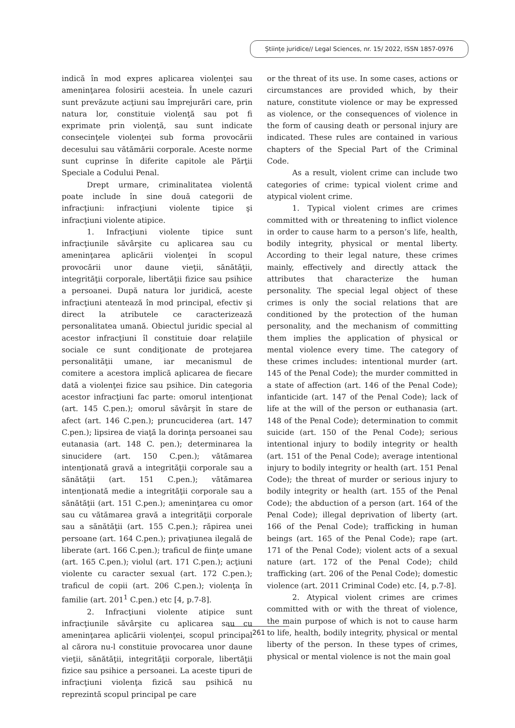Științe juridice// Legal Sciences, nr. 15/ 2022, ISSN 1857-0976
indică în mod expres aplicarea violenţei sau ameninţarea folosirii acesteia. În unele cazuri sunt prevăzute acţiuni sau împrejurări care, prin natura lor, constituie violenţă sau pot fi exprimate prin violenţă, sau sunt indicate consecinţele violenţei sub forma provocării decesului sau vătămării corporale. Aceste norme sunt cuprinse în diferite capitole ale Părţii Speciale a Codului Penal.
Drept urmare, criminalitatea violentă poate include în sine două categorii de infracţiuni: infracţiuni violente tipice şi infracţiuni violente atipice.
1. Infracţiuni violente tipice sunt infracţiunile săvârşite cu aplicarea sau cu ameninţarea aplicării violenţei în scopul provocării unor daune vieţii, sănătăţii, integrităţii corporale, libertăţii fizice sau psihice a persoanei. După natura lor juridică, aceste infracţiuni atentează în mod principal, efectiv şi direct la atributele ce caracterizează personalitatea umană. Obiectul juridic special al acestor infracţiuni îl constituie doar relaţiile sociale ce sunt condiţionate de protejarea personalităţii umane, iar mecanismul de comitere a acestora implică aplicarea de fiecare dată a violenţei fizice sau psihice. Din categoria acestor infracţiuni fac parte: omorul intenţionat (art. 145 C.pen.); omorul săvârşit în stare de afect (art. 146 C.pen.); pruncuciderea (art. 147 C.pen.); lipsirea de viaţă la dorinţa persoanei sau eutanasia (art. 148 C. pen.); determinarea la sinucidere (art. 150 C.pen.); vătămarea intenţionată gravă a integrităţii corporale sau a sănătăţii (art. 151 C.pen.); vătămarea intenţionată medie a integrităţii corporale sau a sănătăţii (art. 151 C.pen.); ameninţarea cu omor sau cu vătămarea gravă a integrităţii corporale sau a sănătăţii (art. 155 C.pen.); răpirea unei persoane (art. 164 C.pen.); privaţiunea ilegală de liberate (art. 166 C.pen.); traficul de fiinţe umane (art. 165 C.pen.); violul (art. 171 C.pen.); acţiuni violente cu caracter sexual (art. 172 C.pen.); traficul de copii (art. 206 C.pen.); violenţa în familie (art. 201<sup>1</sup> C.pen.) etc [4, p.7-8].
2. Infracţiuni violente atipice sunt infracţiunile săvârşite cu aplicarea sau cu ameninţarea aplicării violenţei, scopul principal al cărora nu-l constituie provocarea unor daune vieţii, sănătăţii, integrităţii corporale, libertăţii fizice sau psihice a persoanei. La aceste tipuri de infracţiuni violenţa fizică sau psihică nu reprezintă scopul principal pe care
or the threat of its use. In some cases, actions or circumstances are provided which, by their nature, constitute violence or may be expressed as violence, or the consequences of violence in the form of causing death or personal injury are indicated. These rules are contained in various chapters of the Special Part of the Criminal Code.
As a result, violent crime can include two categories of crime: typical violent crime and atypical violent crime.
1. Typical violent crimes are crimes committed with or threatening to inflict violence in order to cause harm to a person’s life, health, bodily integrity, physical or mental liberty. According to their legal nature, these crimes mainly, effectively and directly attack the attributes that characterize the human personality. The special legal object of these crimes is only the social relations that are conditioned by the protection of the human personality, and the mechanism of committing them implies the application of physical or mental violence every time. The category of these crimes includes: intentional murder (art. 145 of the Penal Code); the murder committed in a state of affection (art. 146 of the Penal Code); infanticide (art. 147 of the Penal Code); lack of life at the will of the person or euthanasia (art. 148 of the Penal Code); determination to commit suicide (art. 150 of the Penal Code); serious intentional injury to bodily integrity or health (art. 151 of the Penal Code); average intentional injury to bodily integrity or health (art. 151 Penal Code); the threat of murder or serious injury to bodily integrity or health (art. 155 of the Penal Code); the abduction of a person (art. 164 of the Penal Code); illegal deprivation of liberty (art. 166 of the Penal Code); trafficking in human beings (art. 165 of the Penal Code); rape (art. 171 of the Penal Code); violent acts of a sexual nature (art. 172 of the Penal Code); child trafficking (art. 206 of the Penal Code); domestic violence (art. 2011 Criminal Code) etc. [4, p.7-8].
2. Atypical violent crimes are crimes committed with or with the threat of violence, the main purpose of which is not to cause harm to life, health, bodily integrity, physical or mental liberty of the person. In these types of crimes, physical or mental violence is not the main goal
261